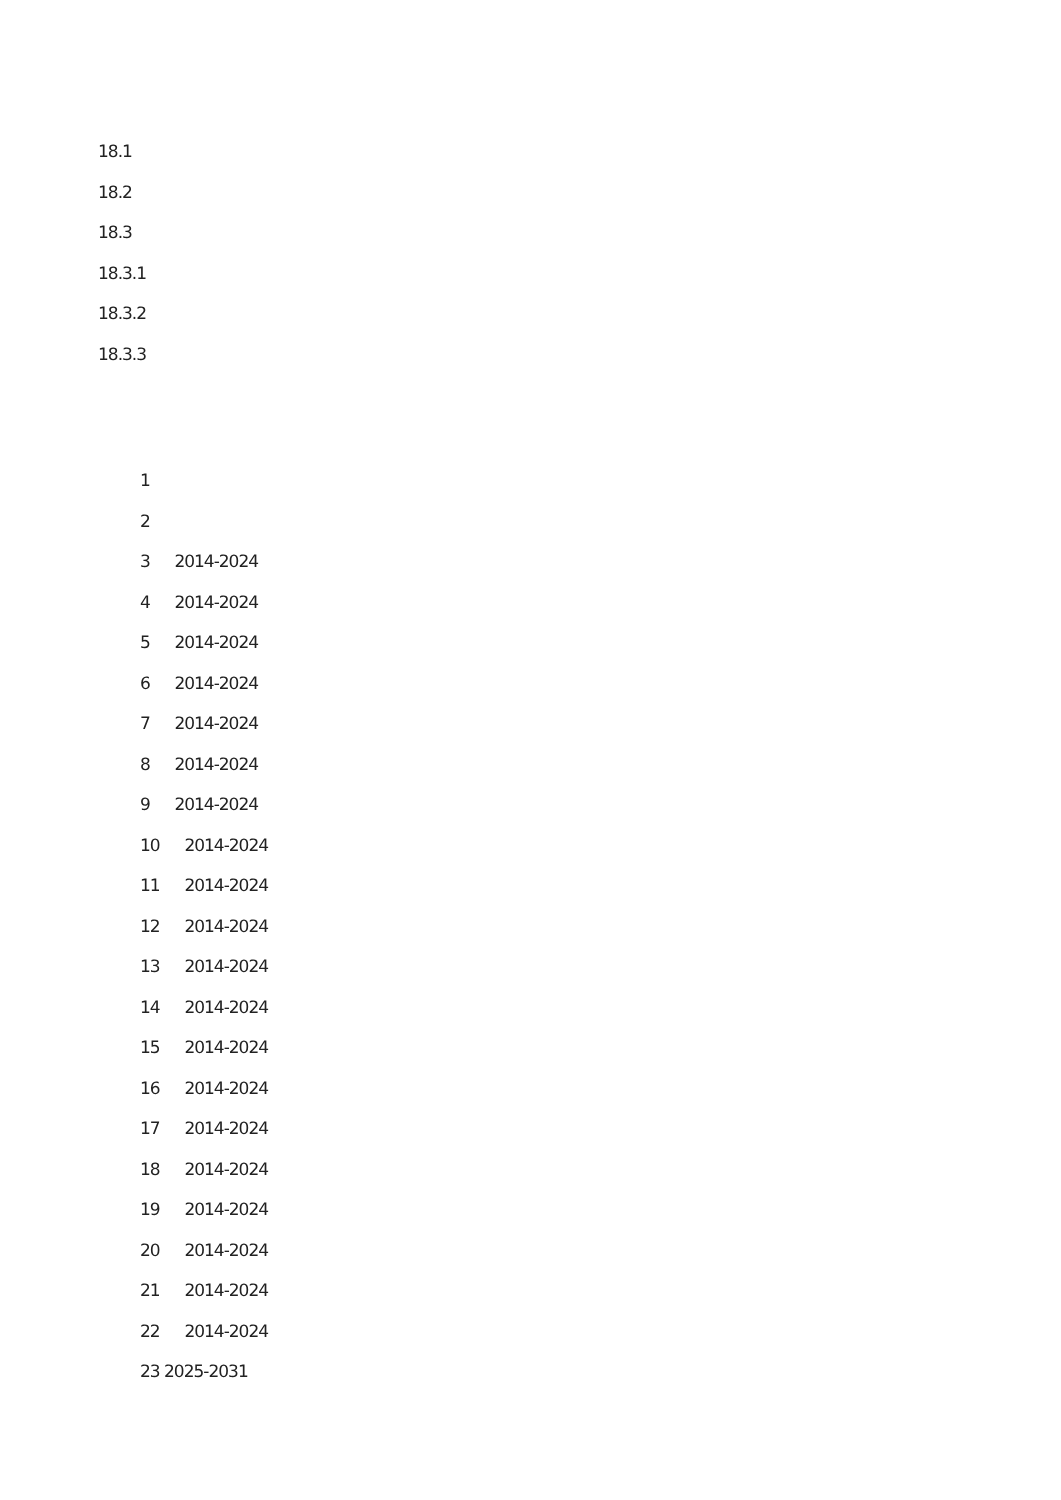18.1
18.2
18.3
18.3.1
18.3.2
18.3.3
1
2
3 2014-2024
4 2014-2024
5 2014-2024
6 2014-2024
7 2014-2024
8 2014-2024
9 2014-2024
10 2014-2024
11 2014-2024
12 2014-2024
13 2014-2024
14 2014-2024
15 2014-2024
16 2014-2024
17 2014-2024
18 2014-2024
19 2014-2024
20 2014-2024
21 2014-2024
22 2014-2024
23 2025-2031